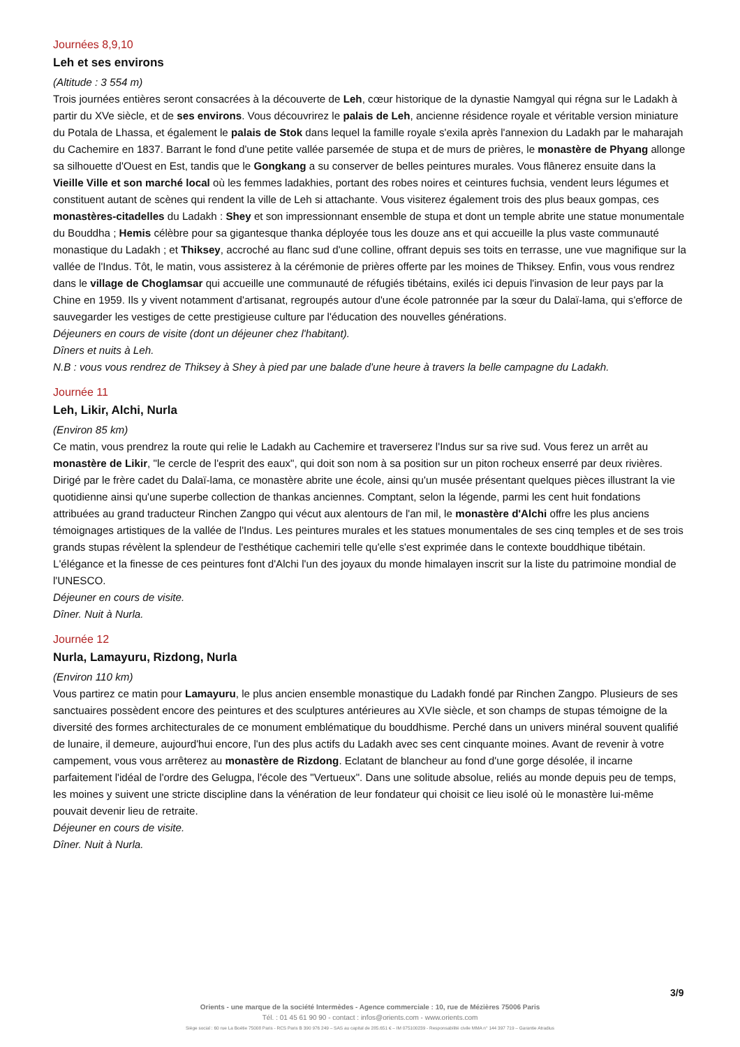Journées 8,9,10
Leh et ses environs
(Altitude : 3 554 m)
Trois journées entières seront consacrées à la découverte de Leh, cœur historique de la dynastie Namgyal qui régna sur le Ladakh à partir du XVe siècle, et de ses environs. Vous découvrirez le palais de Leh, ancienne résidence royale et véritable version miniature du Potala de Lhassa, et également le palais de Stok dans lequel la famille royale s'exila après l'annexion du Ladakh par le maharajah du Cachemire en 1837. Barrant le fond d'une petite vallée parsemée de stupa et de murs de prières, le monastère de Phyang allonge sa silhouette d'Ouest en Est, tandis que le Gongkang a su conserver de belles peintures murales. Vous flânerez ensuite dans la Vieille Ville et son marché local où les femmes ladakhies, portant des robes noires et ceintures fuchsia, vendent leurs légumes et constituent autant de scènes qui rendent la ville de Leh si attachante. Vous visiterez également trois des plus beaux gompas, ces monastères-citadelles du Ladakh : Shey et son impressionnant ensemble de stupa et dont un temple abrite une statue monumentale du Bouddha ; Hemis célèbre pour sa gigantesque thanka déployée tous les douze ans et qui accueille la plus vaste communauté monastique du Ladakh ; et Thiksey, accroché au flanc sud d'une colline, offrant depuis ses toits en terrasse, une vue magnifique sur la vallée de l'Indus. Tôt, le matin, vous assisterez à la cérémonie de prières offerte par les moines de Thiksey. Enfin, vous vous rendrez dans le village de Choglamsar qui accueille une communauté de réfugiés tibétains, exilés ici depuis l'invasion de leur pays par la Chine en 1959. Ils y vivent notamment d'artisanat, regroupés autour d'une école patronnée par la sœur du Dalaï-lama, qui s'efforce de sauvegarder les vestiges de cette prestigieuse culture par l'éducation des nouvelles générations.
Déjeuners en cours de visite (dont un déjeuner chez l'habitant).
Dîners et nuits à Leh.
N.B : vous vous rendrez de Thiksey à Shey à pied par une balade d'une heure à travers la belle campagne du Ladakh.
Journée 11
Leh, Likir, Alchi, Nurla
(Environ 85 km)
Ce matin, vous prendrez la route qui relie le Ladakh au Cachemire et traverserez l'Indus sur sa rive sud. Vous ferez un arrêt au monastère de Likir, "le cercle de l'esprit des eaux", qui doit son nom à sa position sur un piton rocheux enserré par deux rivières. Dirigé par le frère cadet du Dalaï-lama, ce monastère abrite une école, ainsi qu'un musée présentant quelques pièces illustrant la vie quotidienne ainsi qu'une superbe collection de thankas anciennes. Comptant, selon la légende, parmi les cent huit fondations attribuées au grand traducteur Rinchen Zangpo qui vécut aux alentours de l'an mil, le monastère d'Alchi offre les plus anciens témoignages artistiques de la vallée de l'Indus. Les peintures murales et les statues monumentales de ses cinq temples et de ses trois grands stupas révèlent la splendeur de l'esthétique cachemiri telle qu'elle s'est exprimée dans le contexte bouddhique tibétain. L'élégance et la finesse de ces peintures font d'Alchi l'un des joyaux du monde himalayen inscrit sur la liste du patrimoine mondial de l'UNESCO.
Déjeuner en cours de visite.
Dîner. Nuit à Nurla.
Journée 12
Nurla, Lamayuru, Rizdong, Nurla
(Environ 110 km)
Vous partirez ce matin pour Lamayuru, le plus ancien ensemble monastique du Ladakh fondé par Rinchen Zangpo. Plusieurs de ses sanctuaires possèdent encore des peintures et des sculptures antérieures au XVIe siècle, et son champs de stupas témoigne de la diversité des formes architecturales de ce monument emblématique du bouddhisme. Perché dans un univers minéral souvent qualifié de lunaire, il demeure, aujourd'hui encore, l'un des plus actifs du Ladakh avec ses cent cinquante moines. Avant de revenir à votre campement, vous vous arrêterez au monastère de Rizdong. Eclatant de blancheur au fond d'une gorge désolée, il incarne parfaitement l'idéal de l'ordre des Gelugpa, l'école des "Vertueux". Dans une solitude absolue, reliés au monde depuis peu de temps, les moines y suivent une stricte discipline dans la vénération de leur fondateur qui choisit ce lieu isolé où le monastère lui-même pouvait devenir lieu de retraite.
Déjeuner en cours de visite.
Dîner. Nuit à Nurla.
3/9
Orients - une marque de la société Intermèdes - Agence commerciale : 10, rue de Mézières 75006 Paris
Tél. : 01 45 61 90 90 - contact : infos@orients.com - www.orients.com
Siège social : 60 rue La Boétie 75008 Paris - RCS Paris B 390 976 249 – SAS au capital de 285.651 € – IM 075100239 - Responsabilité civile MMA n° 144 397 719 – Garantie Atradius